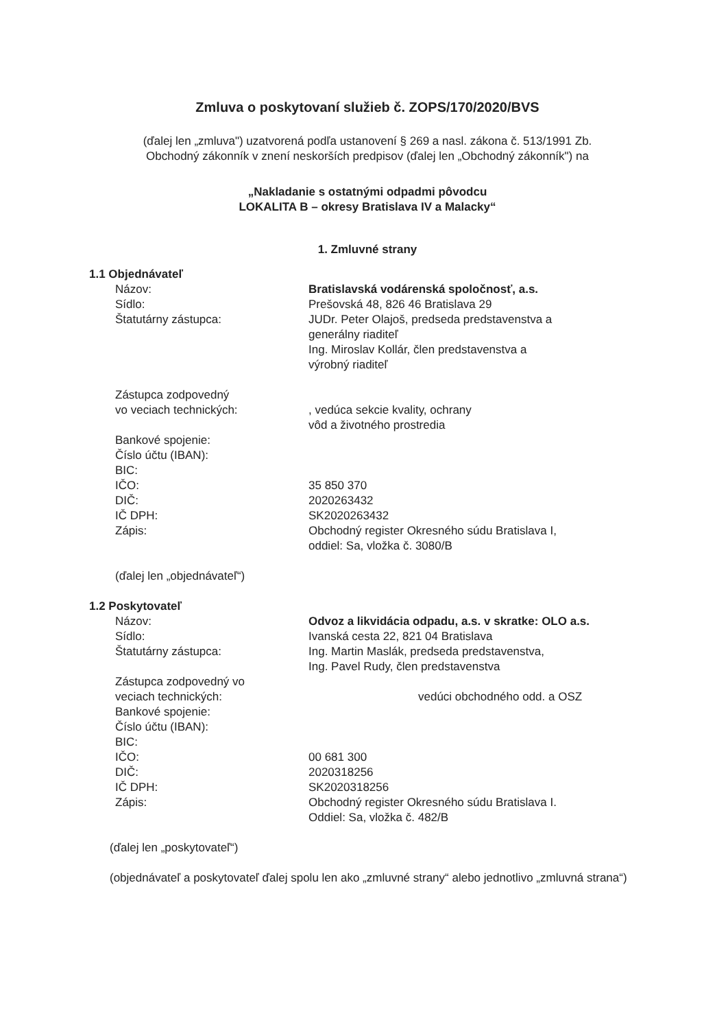Zmluva o poskytovaní služieb č. ZOPS/170/2020/BVS
(ďalej len „zmluva") uzatvorená podľa ustanovení § 269 a nasl. zákona č. 513/1991 Zb.
Obchodný zákonník v znení neskorších predpisov (ďalej len „Obchodný zákonník") na
„Nakladanie s ostatnými odpadmi pôvodcu
LOKALITA B – okresy Bratislava IV a Malacky“
1. Zmluvné strany
1.1 Objednávateľ
Názov:
Sídlo:
Štatutárny zástupca:
Zástupca zodpovedný
vo veciach technických:
Bankové spojenie:
Číslo účtu (IBAN):
BIC:
IČO:
DIČ:
IČ DPH:
Zápis:
Bratislavská vodárenská spoločnosť, a.s.
Prešovská 48, 826 46 Bratislava 29
JUDr. Peter Olajoš, predseda predstavenstva a
generálny riaditeľ
Ing. Miroslav Kollár, člen predstavenstva a
výrobný riaditeľ
, vedúca sekcie kvality, ochrany
vôd a životného prostredia
35 850 370
2020263432
SK2020263432
Obchodný register Okresného súdu Bratislava I,
oddiel: Sa, vložka č. 3080/B
(ďalej len „objednávateľ“)
1.2 Poskytovateľ
Názov:
Sídlo:
Štatutárny zástupca:
Zástupca zodpovedný vo
veciach technických:
Bankové spojenie:
Číslo účtu (IBAN):
BIC:
IČO:
DIČ:
IČ DPH:
Zápis:
Odvoz a likvidácia odpadu, a.s. v skratke: OLO a.s.
Ivanská cesta 22, 821 04 Bratislava
Ing. Martin Maslák, predseda predstavenstva,
Ing. Pavel Rudy, člen predstavenstva
vedúci obchodného odd. a OSZ
00 681 300
2020318256
SK2020318256
Obchodný register Okresného súdu Bratislava I.
Oddiel: Sa, vložka č. 482/B
(ďalej len „poskytovateľ“)
(objednávateľ a poskytovateľ ďalej spolu len ako „zmluvné strany“ alebo jednotlivo „zmluvná strana“)